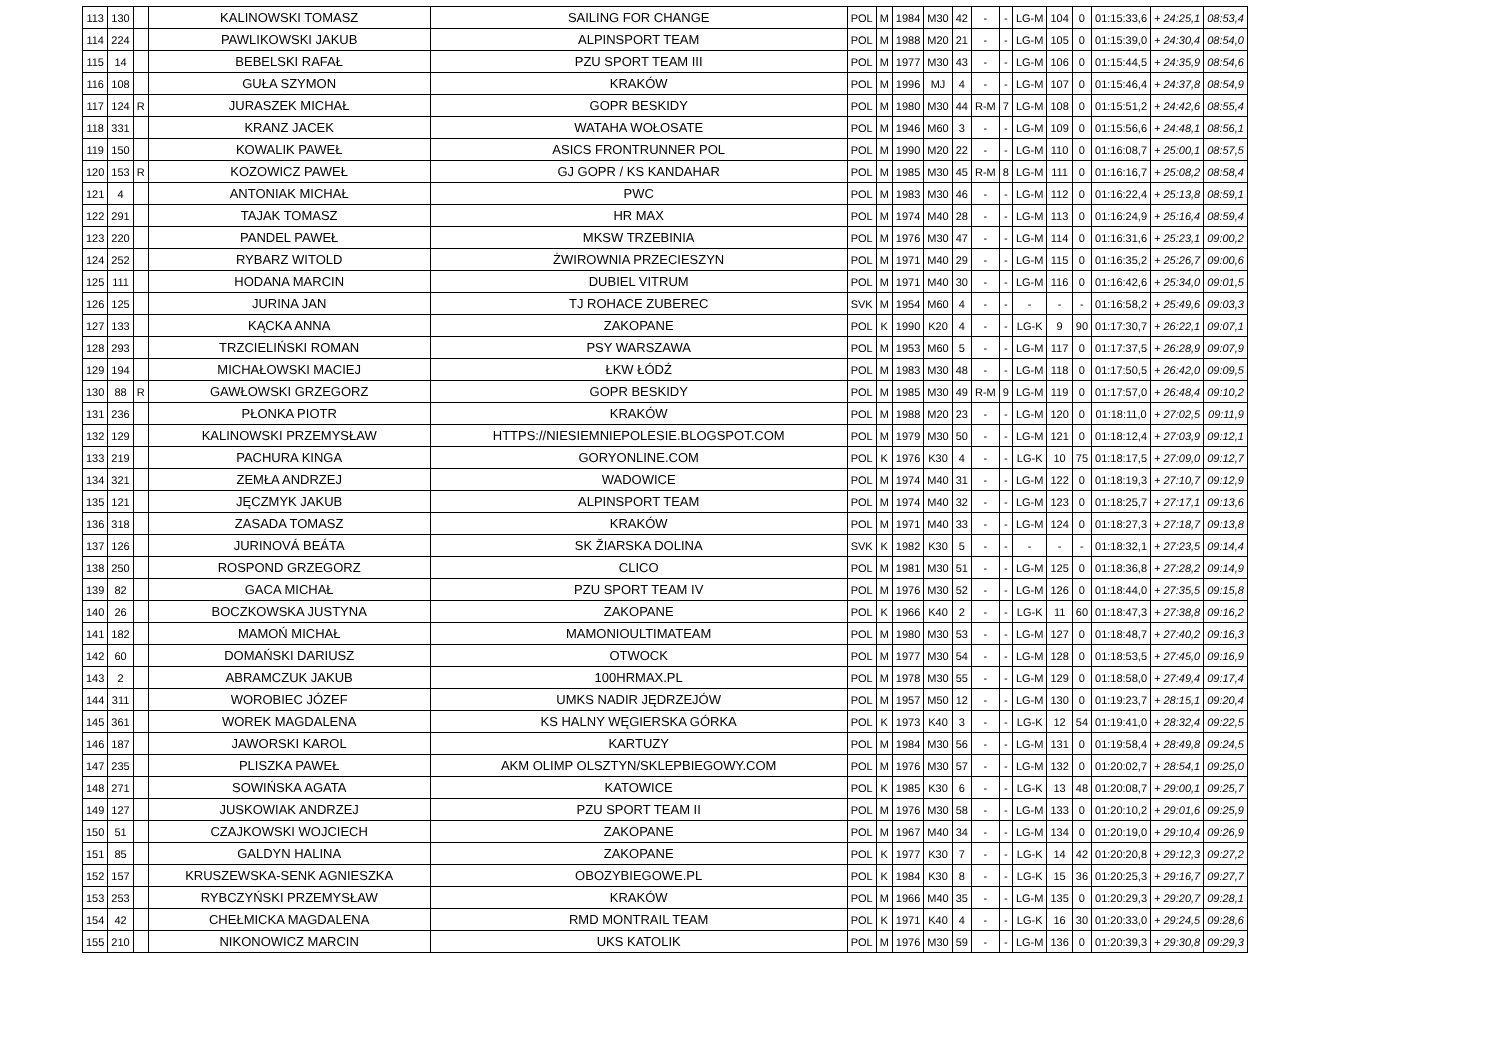| 113 | 130 | | KALINOWSKI TOMASZ | SAILING FOR CHANGE | POL | M | 1984 | M30 | 42 | - | - | LG-M | 104 | 0 | 01:15:33,6 | + 24:25,1 | 08:53,4 |
| 114 | 224 | | PAWLIKOWSKI JAKUB | ALPINSPORT TEAM | POL | M | 1988 | M20 | 21 | - | - | LG-M | 105 | 0 | 01:15:39,0 | + 24:30,4 | 08:54,0 |
| 115 | 14 | | BEBELSKI RAFAŁ | PZU SPORT TEAM III | POL | M | 1977 | M30 | 43 | - | - | LG-M | 106 | 0 | 01:15:44,5 | + 24:35,9 | 08:54,6 |
| 116 | 108 | | GUŁA SZYMON | KRAKÓW | POL | M | 1996 | MJ | 4 | - | - | LG-M | 107 | 0 | 01:15:46,4 | + 24:37,8 | 08:54,9 |
| 117 | 124 | R | JURASZEK MICHAŁ | GOPR BESKIDY | POL | M | 1980 | M30 | 44 | R-M | 7 | LG-M | 108 | 0 | 01:15:51,2 | + 24:42,6 | 08:55,4 |
| 118 | 331 | | KRANZ JACEK | WATAHA WOŁOSATE | POL | M | 1946 | M60 | 3 | - | - | LG-M | 109 | 0 | 01:15:56,6 | + 24:48,1 | 08:56,1 |
| 119 | 150 | | KOWALIK PAWEŁ | ASICS FRONTRUNNER POL | POL | M | 1990 | M20 | 22 | - | - | LG-M | 110 | 0 | 01:16:08,7 | + 25:00,1 | 08:57,5 |
| 120 | 153 | R | KOZOWICZ PAWEŁ | GJ GOPR / KS KANDAHAR | POL | M | 1985 | M30 | 45 | R-M | 8 | LG-M | 111 | 0 | 01:16:16,7 | + 25:08,2 | 08:58,4 |
| 121 | 4 | | ANTONIAK MICHAŁ | PWC | POL | M | 1983 | M30 | 46 | - | - | LG-M | 112 | 0 | 01:16:22,4 | + 25:13,8 | 08:59,1 |
| 122 | 291 | | TAJAK TOMASZ | HR MAX | POL | M | 1974 | M40 | 28 | - | - | LG-M | 113 | 0 | 01:16:24,9 | + 25:16,4 | 08:59,4 |
| 123 | 220 | | PANDEL PAWEŁ | MKSW TRZEBINIA | POL | M | 1976 | M30 | 47 | - | - | LG-M | 114 | 0 | 01:16:31,6 | + 25:23,1 | 09:00,2 |
| 124 | 252 | | RYBARZ WITOLD | ŻWIROWNIA PRZECIESZYN | POL | M | 1971 | M40 | 29 | - | - | LG-M | 115 | 0 | 01:16:35,2 | + 25:26,7 | 09:00,6 |
| 125 | 111 | | HODANA MARCIN | DUBIEL VITRUM | POL | M | 1971 | M40 | 30 | - | - | LG-M | 116 | 0 | 01:16:42,6 | + 25:34,0 | 09:01,5 |
| 126 | 125 | | JURINA JAN | TJ ROHACE ZUBEREC | SVK | M | 1954 | M60 | 4 | - | - | - | - | - | 01:16:58,2 | + 25:49,6 | 09:03,3 |
| 127 | 133 | | KĄCKA ANNA | ZAKOPANE | POL | K | 1990 | K20 | 4 | - | - | LG-K | 9 | 90 | 01:17:30,7 | + 26:22,1 | 09:07,1 |
| 128 | 293 | | TRZCIELIŃSKI ROMAN | PSY WARSZAWA | POL | M | 1953 | M60 | 5 | - | - | LG-M | 117 | 0 | 01:17:37,5 | + 26:28,9 | 09:07,9 |
| 129 | 194 | | MICHAŁOWSKI MACIEJ | ŁKW ŁÓDŹ | POL | M | 1983 | M30 | 48 | - | - | LG-M | 118 | 0 | 01:17:50,5 | + 26:42,0 | 09:09,5 |
| 130 | 88 | R | GAWŁOWSKI GRZEGORZ | GOPR BESKIDY | POL | M | 1985 | M30 | 49 | R-M | 9 | LG-M | 119 | 0 | 01:17:57,0 | + 26:48,4 | 09:10,2 |
| 131 | 236 | | PŁONKA PIOTR | KRAKÓW | POL | M | 1988 | M20 | 23 | - | - | LG-M | 120 | 0 | 01:18:11,0 | + 27:02,5 | 09:11,9 |
| 132 | 129 | | KALINOWSKI PRZEMYSŁAW | HTTPS://NIESIEMNIEPOLESIE.BLOGSPOT.COM | POL | M | 1979 | M30 | 50 | - | - | LG-M | 121 | 0 | 01:18:12,4 | + 27:03,9 | 09:12,1 |
| 133 | 219 | | PACHURA KINGA | GORYONLINE.COM | POL | K | 1976 | K30 | 4 | - | - | LG-K | 10 | 75 | 01:18:17,5 | + 27:09,0 | 09:12,7 |
| 134 | 321 | | ZEMŁA ANDRZEJ | WADOWICE | POL | M | 1974 | M40 | 31 | - | - | LG-M | 122 | 0 | 01:18:19,3 | + 27:10,7 | 09:12,9 |
| 135 | 121 | | JĘCZMYK JAKUB | ALPINSPORT TEAM | POL | M | 1974 | M40 | 32 | - | - | LG-M | 123 | 0 | 01:18:25,7 | + 27:17,1 | 09:13,6 |
| 136 | 318 | | ZASADA TOMASZ | KRAKÓW | POL | M | 1971 | M40 | 33 | - | - | LG-M | 124 | 0 | 01:18:27,3 | + 27:18,7 | 09:13,8 |
| 137 | 126 | | JURINOVÁ BEÁTA | SK ŽIARSKA DOLINA | SVK | K | 1982 | K30 | 5 | - | - | - | - | - | 01:18:32,1 | + 27:23,5 | 09:14,4 |
| 138 | 250 | | ROSPOND GRZEGORZ | CLICO | POL | M | 1981 | M30 | 51 | - | - | LG-M | 125 | 0 | 01:18:36,8 | + 27:28,2 | 09:14,9 |
| 139 | 82 | | GACA MICHAŁ | PZU SPORT TEAM IV | POL | M | 1976 | M30 | 52 | - | - | LG-M | 126 | 0 | 01:18:44,0 | + 27:35,5 | 09:15,8 |
| 140 | 26 | | BOCZKOWSKA JUSTYNA | ZAKOPANE | POL | K | 1966 | K40 | 2 | - | - | LG-K | 11 | 60 | 01:18:47,3 | + 27:38,8 | 09:16,2 |
| 141 | 182 | | MAMOŃ MICHAŁ | MAMONIOULTIMATEAM | POL | M | 1980 | M30 | 53 | - | - | LG-M | 127 | 0 | 01:18:48,7 | + 27:40,2 | 09:16,3 |
| 142 | 60 | | DOMAŃSKI DARIUSZ | OTWOCK | POL | M | 1977 | M30 | 54 | - | - | LG-M | 128 | 0 | 01:18:53,5 | + 27:45,0 | 09:16,9 |
| 143 | 2 | | ABRAMCZUK JAKUB | 100HRMAX.PL | POL | M | 1978 | M30 | 55 | - | - | LG-M | 129 | 0 | 01:18:58,0 | + 27:49,4 | 09:17,4 |
| 144 | 311 | | WOROBIEC JÓZEF | UMKS NADIR JĘDRZEJÓW | POL | M | 1957 | M50 | 12 | - | - | LG-M | 130 | 0 | 01:19:23,7 | + 28:15,1 | 09:20,4 |
| 145 | 361 | | WOREK MAGDALENA | KS HALNY WĘGIERSKA GÓRKA | POL | K | 1973 | K40 | 3 | - | - | LG-K | 12 | 54 | 01:19:41,0 | + 28:32,4 | 09:22,5 |
| 146 | 187 | | JAWORSKI KAROL | KARTUZY | POL | M | 1984 | M30 | 56 | - | - | LG-M | 131 | 0 | 01:19:58,4 | + 28:49,8 | 09:24,5 |
| 147 | 235 | | PLISZKA PAWEŁ | AKM OLIMP OLSZTYN/SKLEPBIEGOWY.COM | POL | M | 1976 | M30 | 57 | - | - | LG-M | 132 | 0 | 01:20:02,7 | + 28:54,1 | 09:25,0 |
| 148 | 271 | | SOWIŃSKA AGATA | KATOWICE | POL | K | 1985 | K30 | 6 | - | - | LG-K | 13 | 48 | 01:20:08,7 | + 29:00,1 | 09:25,7 |
| 149 | 127 | | JUSKOWIAK ANDRZEJ | PZU SPORT TEAM II | POL | M | 1976 | M30 | 58 | - | - | LG-M | 133 | 0 | 01:20:10,2 | + 29:01,6 | 09:25,9 |
| 150 | 51 | | CZAJKOWSKI WOJCIECH | ZAKOPANE | POL | M | 1967 | M40 | 34 | - | - | LG-M | 134 | 0 | 01:20:19,0 | + 29:10,4 | 09:26,9 |
| 151 | 85 | | GALDYN HALINA | ZAKOPANE | POL | K | 1977 | K30 | 7 | - | - | LG-K | 14 | 42 | 01:20:20,8 | + 29:12,3 | 09:27,2 |
| 152 | 157 | | KRUSZEWSKA-SENK AGNIESZKA | OBOZYBIEGOWE.PL | POL | K | 1984 | K30 | 8 | - | - | LG-K | 15 | 36 | 01:20:25,3 | + 29:16,7 | 09:27,7 |
| 153 | 253 | | RYBCZYŃSKI PRZEMYSŁAW | KRAKÓW | POL | M | 1966 | M40 | 35 | - | - | LG-M | 135 | 0 | 01:20:29,3 | + 29:20,7 | 09:28,1 |
| 154 | 42 | | CHEŁMICKA MAGDALENA | RMD MONTRAIL TEAM | POL | K | 1971 | K40 | 4 | - | - | LG-K | 16 | 30 | 01:20:33,0 | + 29:24,5 | 09:28,6 |
| 155 | 210 | | NIKONOWICZ MARCIN | UKS KATOLIK | POL | M | 1976 | M30 | 59 | - | - | LG-M | 136 | 0 | 01:20:39,3 | + 29:30,8 | 09:29,3 |